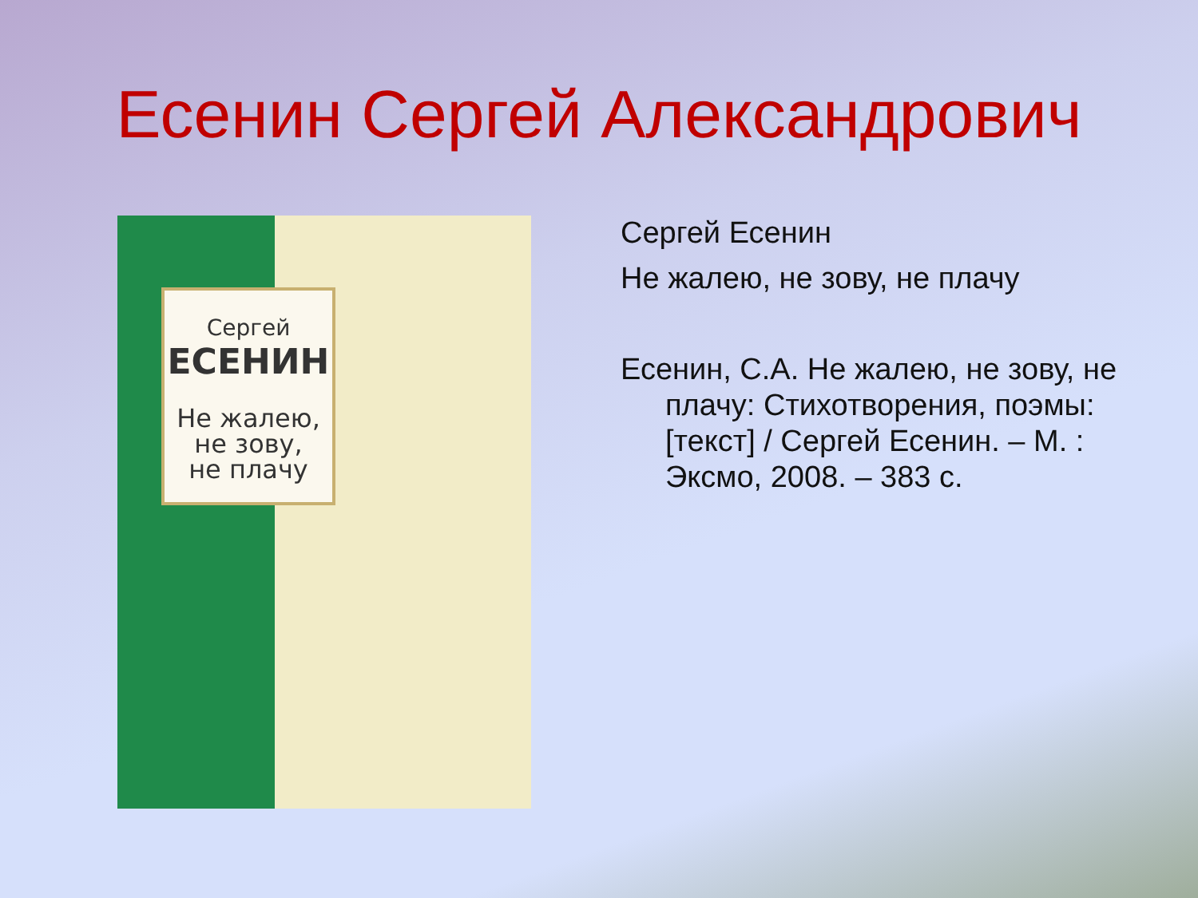Есенин Сергей Александрович
Сергей
ЕСЕНИН
Не жалею,
не зову,
не плачу
Сергей Есенин
Не жалею, не зову, не плачу
Есенин, С.А. Не жалею, не зову, не плачу: Стихотворения, поэмы: [текст] / Сергей Есенин. – М. : Эксмо, 2008. – 383 с.